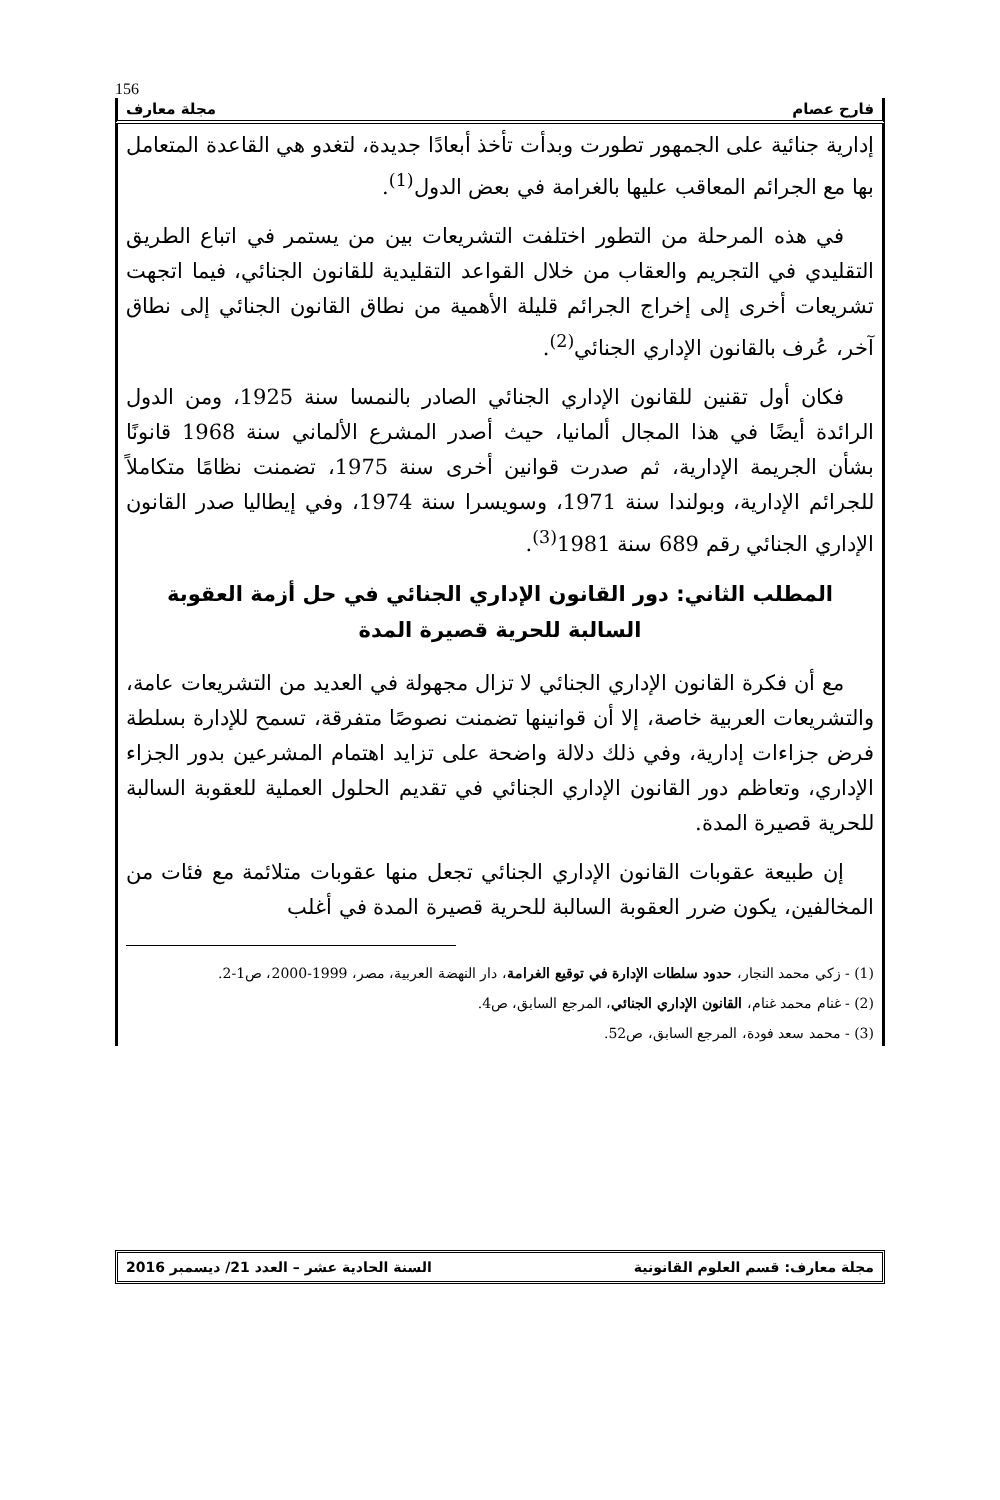156
فارح عصام مجلة معارف
إدارية جنائية على الجمهور تطورت وبدأت تأخذ أبعادًا جديدة، لتغدو هي القاعدة المتعامل بها مع الجرائم المعاقب عليها بالغرامة في بعض الدول<sup>(1)</sup>.
في هذه المرحلة من التطور اختلفت التشريعات بين من يستمر في اتباع الطريق التقليدي في التجريم والعقاب من خلال القواعد التقليدية للقانون الجنائي، فيما اتجهت تشريعات أخرى إلى إخراج الجرائم قليلة الأهمية من نطاق القانون الجنائي إلى نطاق آخر، عُرف بالقانون الإداري الجنائي<sup>(2)</sup>.
فكان أول تقنين للقانون الإداري الجنائي الصادر بالنمسا سنة 1925، ومن الدول الرائدة أيضًا في هذا المجال ألمانيا، حيث أصدر المشرع الألماني سنة 1968 قانونًا بشأن الجريمة الإدارية، ثم صدرت قوانين أخرى سنة 1975، تضمنت نظامًا متكاملاً للجرائم الإدارية، وبولندا سنة 1971، وسويسرا سنة 1974، وفي إيطاليا صدر القانون الإداري الجنائي رقم 689 سنة 1981<sup>(3)</sup>.
المطلب الثاني: دور القانون الإداري الجنائي في حل أزمة العقوبة السالبة للحرية قصيرة المدة
مع أن فكرة القانون الإداري الجنائي لا تزال مجهولة في العديد من التشريعات عامة، والتشريعات العربية خاصة، إلا أن قوانينها تضمنت نصوصًا متفرقة، تسمح للإدارة بسلطة فرض جزاءات إدارية، وفي ذلك دلالة واضحة على تزايد اهتمام المشرعين بدور الجزاء الإداري، وتعاظم دور القانون الإداري الجنائي في تقديم الحلول العملية للعقوبة السالبة للحرية قصيرة المدة.
إن طبيعة عقوبات القانون الإداري الجنائي تجعل منها عقوبات متلائمة مع فئات من المخالفين، يكون ضرر العقوبة السالبة للحرية قصيرة المدة في أغلب
(1) - زكي محمد النجار، حدود سلطات الإدارة في توقيع الغرامة، دار النهضة العربية، مصر، 1999-2000، ص1-2.
(2) - غنام محمد غنام، القانون الإداري الجنائي، المرجع السابق، ص4.
(3) - محمد سعد فودة، المرجع السابق، ص52.
مجلة معارف: قسم العلوم القانونية السنة الحادية عشر – العدد 21/ ديسمبر 2016